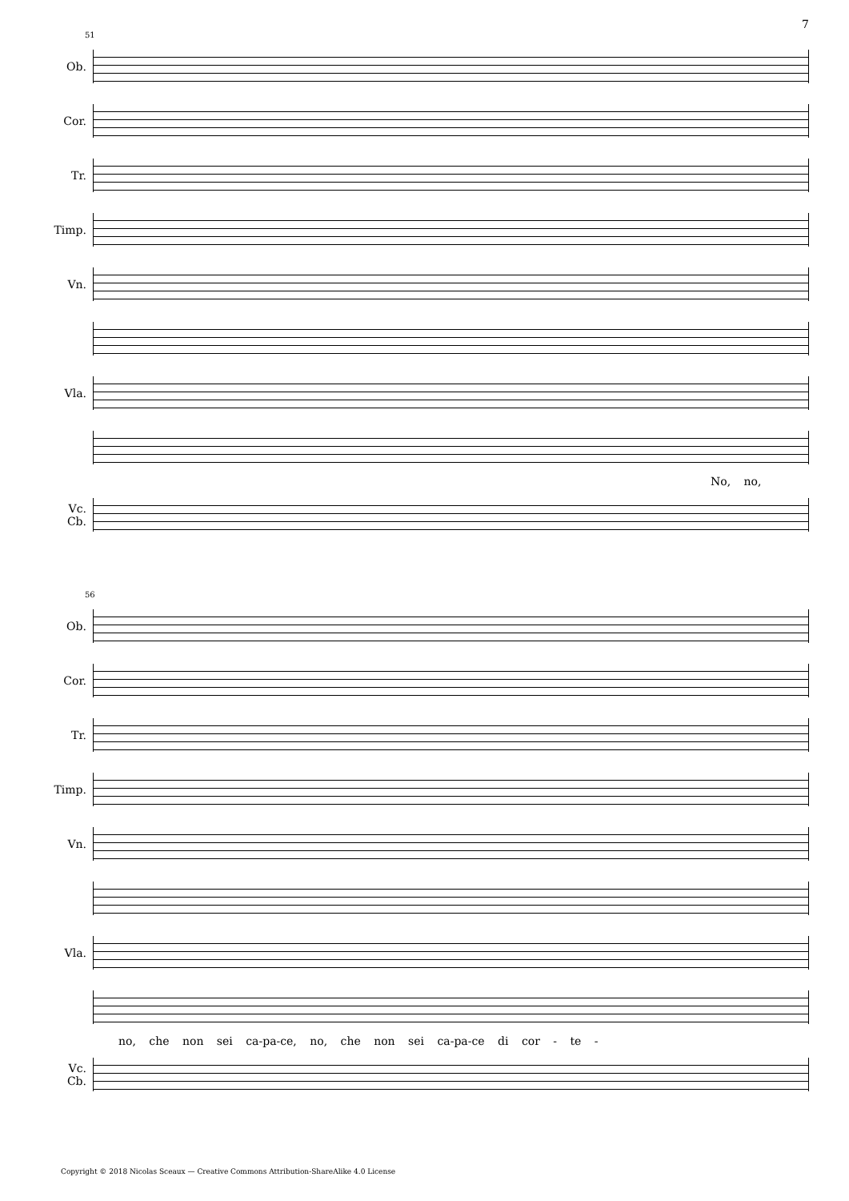7
51
Ob.
Cor.
Tr.
Timp.
Vn.
Vla.
No, no,
Vc.
Cb.
56
Ob.
Cor.
Tr.
Timp.
Vn.
Vla.
no, che non sei ca-pa-ce, no, che non sei ca-pa-ce di cor - te -
Vc.
Cb.
Copyright © 2018 Nicolas Sceaux — Creative Commons Attribution-ShareAlike 4.0 License